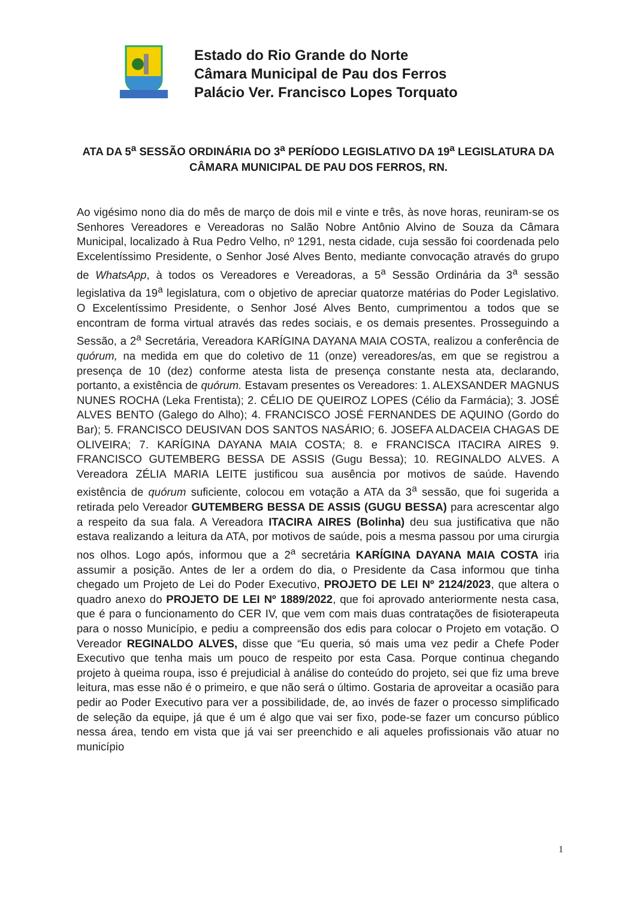Estado do Rio Grande do Norte
Câmara Municipal de Pau dos Ferros
Palácio Ver. Francisco Lopes Torquato
ATA DA 5<sup>a</sup> SESSÃO ORDINÁRIA DO 3<sup>a</sup> PERÍODO LEGISLATIVO DA 19<sup>a</sup> LEGISLATURA DA CÂMARA MUNICIPAL DE PAU DOS FERROS, RN.
Ao vigésimo nono dia do mês de março de dois mil e vinte e três, às nove horas, reuniram-se os Senhores Vereadores e Vereadoras no Salão Nobre Antônio Alvino de Souza da Câmara Municipal, localizado à Rua Pedro Velho, nº 1291, nesta cidade, cuja sessão foi coordenada pelo Excelentíssimo Presidente, o Senhor José Alves Bento, mediante convocação através do grupo de WhatsApp, à todos os Vereadores e Vereadoras, a 5<sup>a</sup> Sessão Ordinária da 3<sup>a</sup> sessão legislativa da 19<sup>a</sup> legislatura, com o objetivo de apreciar quatorze matérias do Poder Legislativo. O Excelentíssimo Presidente, o Senhor José Alves Bento, cumprimentou a todos que se encontram de forma virtual através das redes sociais, e os demais presentes. Prosseguindo a Sessão, a 2<sup>a</sup> Secretária, Vereadora KARÍGINA DAYANA MAIA COSTA, realizou a conferência de quórum, na medida em que do coletivo de 11 (onze) vereadores/as, em que se registrou a presença de 10 (dez) conforme atesta lista de presença constante nesta ata, declarando, portanto, a existência de quórum. Estavam presentes os Vereadores: 1. ALEXSANDER MAGNUS NUNES ROCHA (Leka Frentista); 2. CÉLIO DE QUEIROZ LOPES (Célio da Farmácia); 3. JOSÉ ALVES BENTO (Galego do Alho); 4. FRANCISCO JOSÉ FERNANDES DE AQUINO (Gordo do Bar); 5. FRANCISCO DEUSIVAN DOS SANTOS NASÁRIO; 6. JOSEFA ALDACEIA CHAGAS DE OLIVEIRA; 7. KARÍGINA DAYANA MAIA COSTA; 8. e FRANCISCA ITACIRA AIRES 9. FRANCISCO GUTEMBERG BESSA DE ASSIS (Gugu Bessa); 10. REGINALDO ALVES. A Vereadora ZÉLIA MARIA LEITE justificou sua ausência por motivos de saúde. Havendo existência de quórum suficiente, colocou em votação a ATA da 3<sup>a</sup> sessão, que foi sugerida a retirada pelo Vereador GUTEMBERG BESSA DE ASSIS (GUGU BESSA) para acrescentar algo a respeito da sua fala. A Vereadora ITACIRA AIRES (Bolinha) deu sua justificativa que não estava realizando a leitura da ATA, por motivos de saúde, pois a mesma passou por uma cirurgia nos olhos. Logo após, informou que a 2<sup>a</sup> secretária KARÍGINA DAYANA MAIA COSTA iria assumir a posição. Antes de ler a ordem do dia, o Presidente da Casa informou que tinha chegado um Projeto de Lei do Poder Executivo, PROJETO DE LEI Nº 2124/2023, que altera o quadro anexo do PROJETO DE LEI Nº 1889/2022, que foi aprovado anteriormente nesta casa, que é para o funcionamento do CER IV, que vem com mais duas contratações de fisioterapeuta para o nosso Município, e pediu a compreensão dos edis para colocar o Projeto em votação. O Vereador REGINALDO ALVES, disse que “Eu queria, só mais uma vez pedir a Chefe Poder Executivo que tenha mais um pouco de respeito por esta Casa. Porque continua chegando projeto à queima roupa, isso é prejudicial à análise do conteúdo do projeto, sei que fiz uma breve leitura, mas esse não é o primeiro, e que não será o último. Gostaria de aproveitar a ocasião para pedir ao Poder Executivo para ver a possibilidade, de, ao invés de fazer o processo simplificado de seleção da equipe, já que é um é algo que vai ser fixo, pode-se fazer um concurso público nessa área, tendo em vista que já vai ser preenchido e ali aqueles profissionais vão atuar no município
1